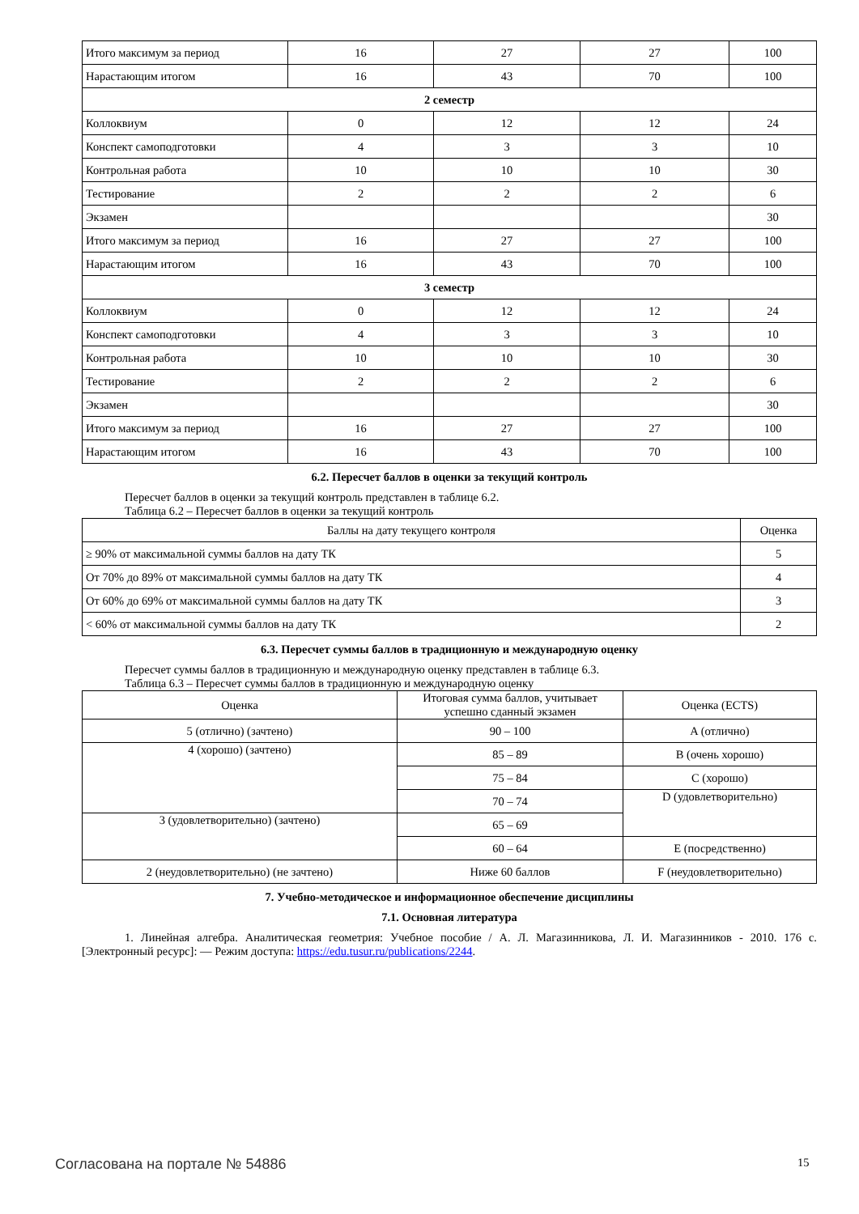| Итого максимум за период | 16 | 27 | 27 | 100 |
| Нарастающим итогом | 16 | 43 | 70 | 100 |
| 2 семестр | | | | |
| Коллоквиум | 0 | 12 | 12 | 24 |
| Конспект самоподготовки | 4 | 3 | 3 | 10 |
| Контрольная работа | 10 | 10 | 10 | 30 |
| Тестирование | 2 | 2 | 2 | 6 |
| Экзамен | | | | 30 |
| Итого максимум за период | 16 | 27 | 27 | 100 |
| Нарастающим итогом | 16 | 43 | 70 | 100 |
| 3 семестр | | | | |
| Коллоквиум | 0 | 12 | 12 | 24 |
| Конспект самоподготовки | 4 | 3 | 3 | 10 |
| Контрольная работа | 10 | 10 | 10 | 30 |
| Тестирование | 2 | 2 | 2 | 6 |
| Экзамен | | | | 30 |
| Итого максимум за период | 16 | 27 | 27 | 100 |
| Нарастающим итогом | 16 | 43 | 70 | 100 |
6.2. Пересчет баллов в оценки за текущий контроль
Пересчет баллов в оценки за текущий контроль представлен в таблице 6.2.
Таблица 6.2 – Пересчет баллов в оценки за текущий контроль
| Баллы на дату текущего контроля | Оценка |
| ≥ 90% от максимальной суммы баллов на дату ТК | 5 |
| От 70% до 89% от максимальной суммы баллов на дату ТК | 4 |
| От 60% до 69% от максимальной суммы баллов на дату ТК | 3 |
| < 60% от максимальной суммы баллов на дату ТК | 2 |
6.3. Пересчет суммы баллов в традиционную и международную оценку
Пересчет суммы баллов в традиционную и международную оценку представлен в таблице 6.3.
Таблица 6.3 – Пересчет суммы баллов в традиционную и международную оценку
| Оценка | Итоговая сумма баллов, учитывает успешно сданный экзамен | Оценка (ECTS) |
| 5 (отлично) (зачтено) | 90 – 100 | A (отлично) |
| 4 (хорошо) (зачтено) | 85 – 89 | B (очень хорошо) |
| | 75 – 84 | C (хорошо) |
| | 70 – 74 | D (удовлетворительно) |
| 3 (удовлетворительно) (зачтено) | 65 – 69 | |
| | 60 – 64 | E (посредственно) |
| 2 (неудовлетворительно) (не зачтено) | Ниже 60 баллов | F (неудовлетворительно) |
7. Учебно-методическое и информационное обеспечение дисциплины
7.1. Основная литература
1. Линейная алгебра. Аналитическая геометрия: Учебное пособие / А. Л. Магазинникова, Л. И. Магазинников - 2010. 176 с. [Электронный ресурс]: — Режим доступа: https://edu.tusur.ru/publications/2244.
Согласована на портале № 54886 15